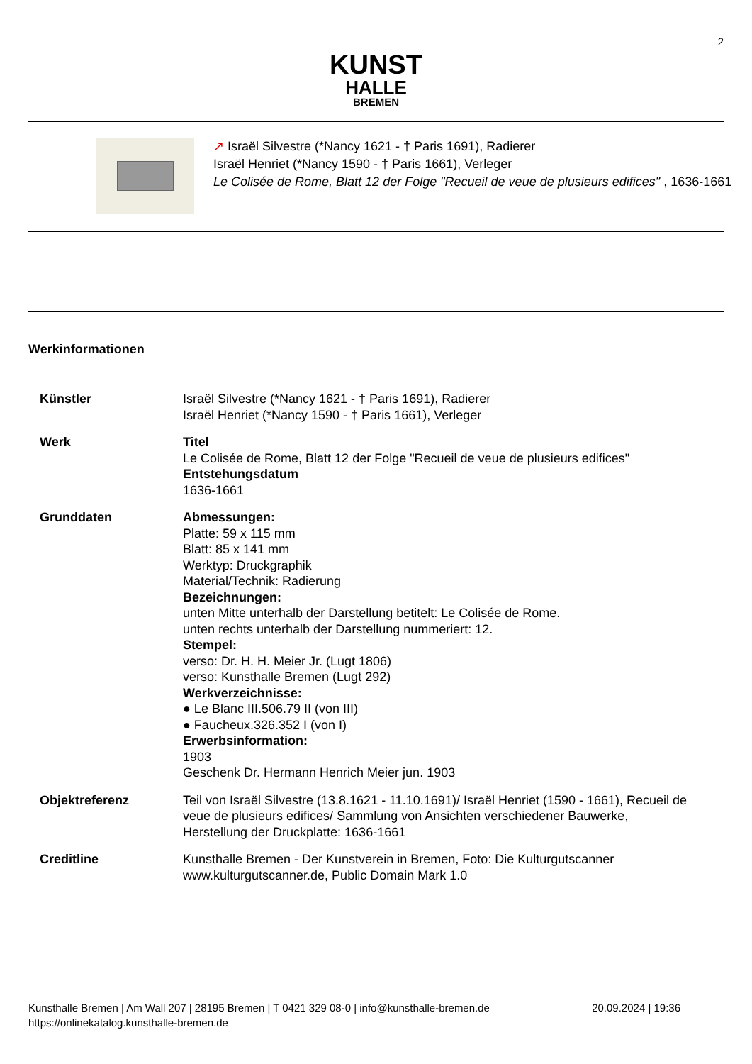2
KUNST
HALLE
BREMEN
↗ Israël Silvestre (*Nancy 1621 - † Paris 1691), Radierer
Israël Henriet (*Nancy 1590 - † Paris 1661), Verleger
Le Colisée de Rome, Blatt 12 der Folge "Recueil de veue de plusieurs edifices" , 1636-1661
Werkinformationen
| Künstler | Israël Silvestre (*Nancy 1621 - † Paris 1691), Radierer Israël Henriet (*Nancy 1590 - † Paris 1661), Verleger |
| Werk | Titel Le Colisée de Rome, Blatt 12 der Folge "Recueil de veue de plusieurs edifices" Entstehungsdatum 1636-1661 |
| Grunddaten | Abmessungen: Platte: 59 x 115 mm Blatt: 85 x 141 mm Werktyp: Druckgraphik Material/Technik: Radierung Bezeichnungen: unten Mitte unterhalb der Darstellung betitelt: Le Colisée de Rome. unten rechts unterhalb der Darstellung nummeriert: 12. Stempel: verso: Dr. H. H. Meier Jr. (Lugt 1806) verso: Kunsthalle Bremen (Lugt 292) Werkverzeichnisse: ● Le Blanc III.506.79 II (von III) ● Faucheux.326.352 I (von I) Erwerbsinformation: 1903 Geschenk Dr. Hermann Henrich Meier jun. 1903 |
| Objektreferenz | Teil von Israël Silvestre (13.8.1621 - 11.10.1691)/ Israël Henriet (1590 - 1661), Recueil de veue de plusieurs edifices/ Sammlung von Ansichten verschiedener Bauwerke, Herstellung der Druckplatte: 1636-1661 |
| Creditline | Kunsthalle Bremen - Der Kunstverein in Bremen, Foto: Die Kulturgutscanner www.kulturgutscanner.de, Public Domain Mark 1.0 |
Kunsthalle Bremen | Am Wall 207 | 28195 Bremen | T 0421 329 08-0 | info@kunsthalle-bremen.de
https://onlinekatalog.kunsthalle-bremen.de
20.09.2024 | 19:36